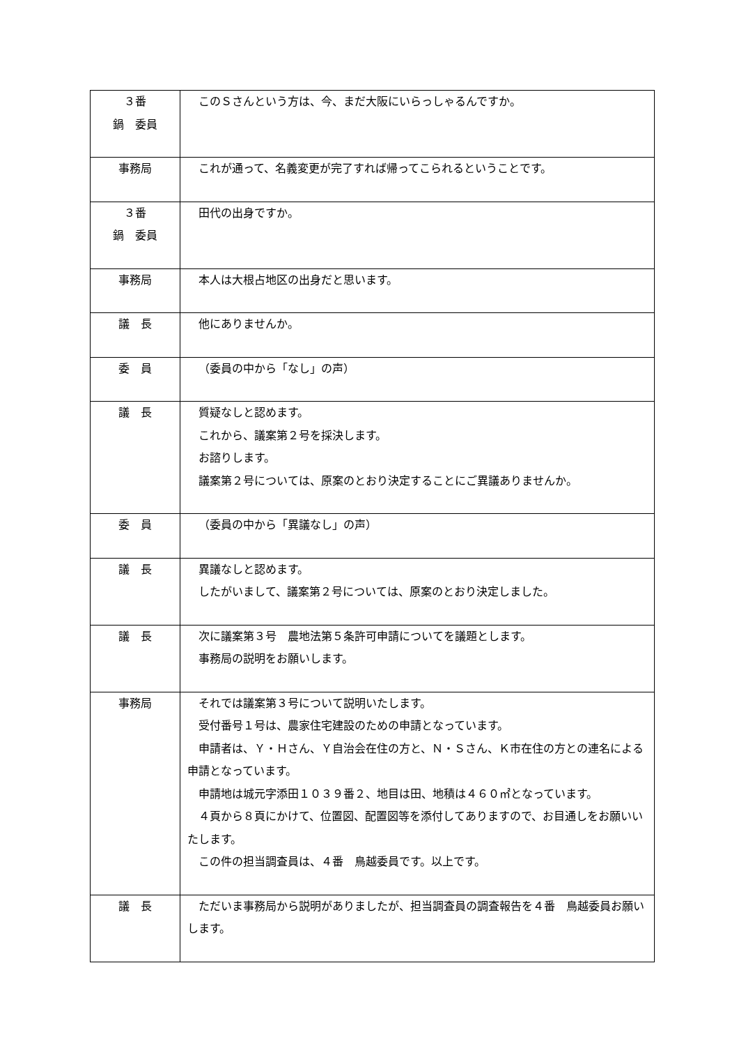| ３番 鍋 委員 | このＳさんという方は、今、まだ大阪にいらっしゃるんですか。 |
| 事務局 | これが通って、名義変更が完了すれば帰ってこられるということです。 |
| ３番 鍋 委員 | 田代の出身ですか。 |
| 事務局 | 本人は大根占地区の出身だと思います。 |
| 議 長 | 他にありませんか。 |
| 委 員 | （委員の中から「なし」の声） |
| 議 長 | 質疑なしと認めます。 これから、議案第２号を採決します。 お諮りします。 議案第２号については、原案のとおり決定することにご異議ありませんか。 |
| 委 員 | （委員の中から「異議なし」の声） |
| 議 長 | 異議なしと認めます。 したがいまして、議案第２号については、原案のとおり決定しました。 |
| 議 長 | 次に議案第３号 農地法第５条許可申請についてを議題とします。 事務局の説明をお願いします。 |
| 事務局 | それでは議案第３号について説明いたします。 受付番号１号は、農家住宅建設のための申請となっています。 申請者は、Ｙ・Ｈさん、Ｙ自治会在住の方と、Ｎ・Ｓさん、Ｋ市在住の方との連名による申請となっています。 申請地は城元字添田１０３９番２、地目は田、地積は４６０㎡となっています。 ４頁から８頁にかけて、位置図、配置図等を添付してありますので、お目通しをお願いいたします。 この件の担当調査員は、４番 鳥越委員です。以上です。 |
| 議 長 | ただいま事務局から説明がありましたが、担当調査員の調査報告を４番 鳥越委員お願いします。 |